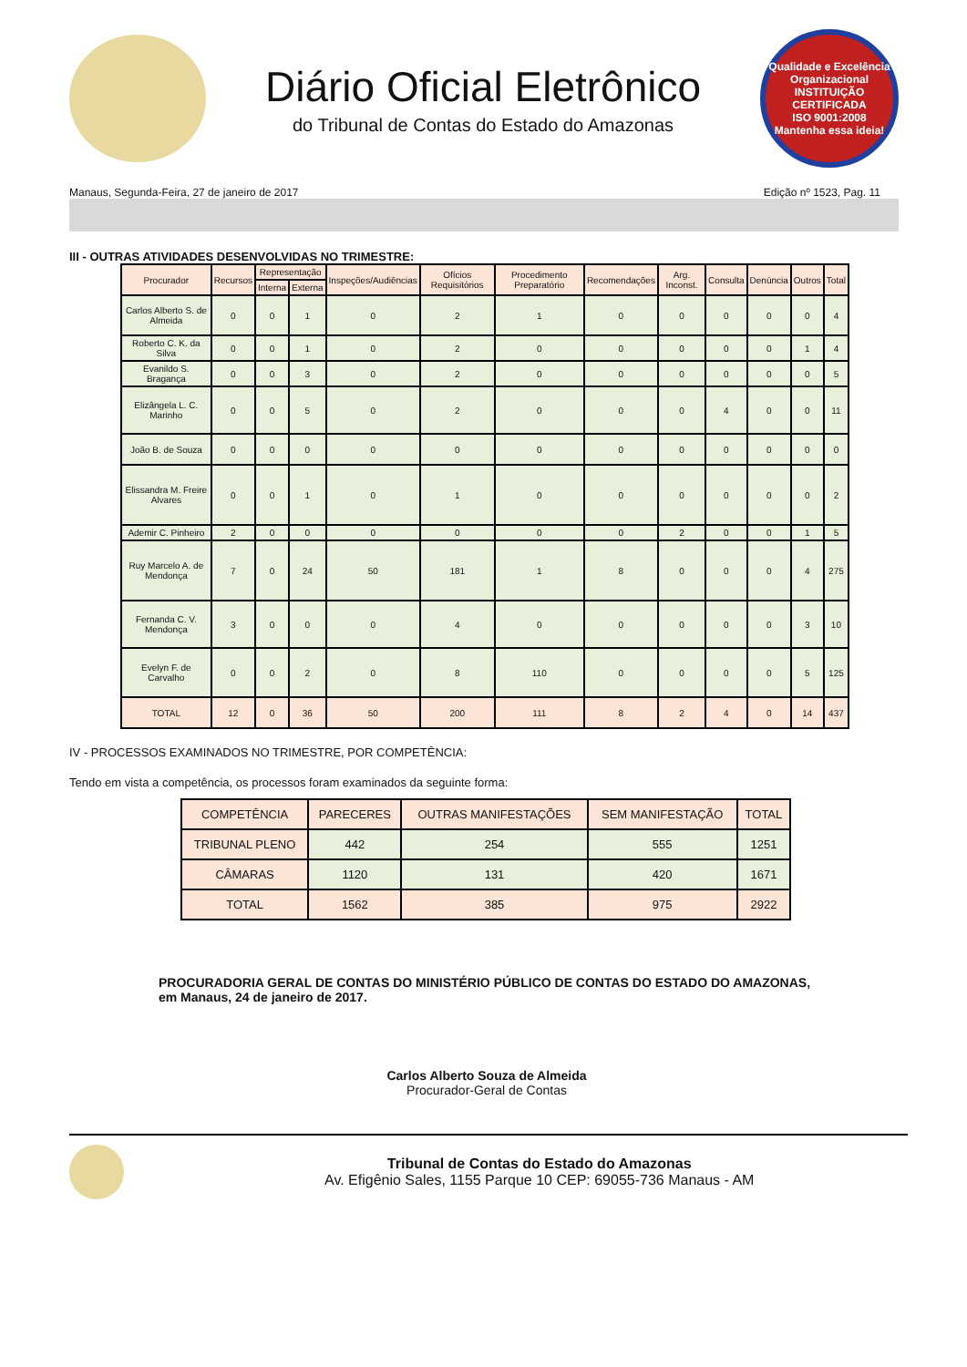Diário Oficial Eletrônico
do Tribunal de Contas do Estado do Amazonas
Qualidade e Excelência Organizacional
INSTITUIÇÃO CERTIFICADA
ISO 9001:2008
Mantenha essa ideia!
Manaus, Segunda-Feira, 27 de janeiro de 2017 Edição nº 1523, Pag. 11
III - OUTRAS ATIVIDADES DESENVOLVIDAS NO TRIMESTRE:
| Procurador | Recursos | Representação | | Inspeções/Audiências | Ofícios Requisitórios | Procedimento Preparatório | Recomendações | Arg. Inconst. | Consulta | Denúncia | Outros | Total |
| --- | --- | --- | --- | --- | --- | --- | --- | --- | --- | --- | --- | --- |
| | | Interna | Externa | | | | | | | | | |
| Carlos Alberto S. de Almeida | 0 | 0 | 1 | 0 | 2 | 1 | 0 | 0 | 0 | 0 | 0 | 4 |
| Roberto C. K. da Silva | 0 | 0 | 1 | 0 | 2 | 0 | 0 | 0 | 0 | 0 | 1 | 4 |
| Evanildo S. Bragança | 0 | 0 | 3 | 0 | 2 | 0 | 0 | 0 | 0 | 0 | 0 | 5 |
| Elizângela L. C. Marinho | 0 | 0 | 5 | 0 | 2 | 0 | 0 | 0 | 4 | 0 | 0 | 11 |
| João B. de Souza | 0 | 0 | 0 | 0 | 0 | 0 | 0 | 0 | 0 | 0 | 0 | 0 |
| Elissandra M. Freire Alvares | 0 | 0 | 1 | 0 | 1 | 0 | 0 | 0 | 0 | 0 | 0 | 2 |
| Ademir C. Pinheiro | 2 | 0 | 0 | 0 | 0 | 0 | 0 | 2 | 0 | 0 | 1 | 5 |
| Ruy Marcelo A. de Mendonça | 7 | 0 | 24 | 50 | 181 | 1 | 8 | 0 | 0 | 0 | 4 | 275 |
| Fernanda C. V. Mendonça | 3 | 0 | 0 | 0 | 4 | 0 | 0 | 0 | 0 | 0 | 3 | 10 |
| Evelyn F. de Carvalho | 0 | 0 | 2 | 0 | 8 | 110 | 0 | 0 | 0 | 0 | 5 | 125 |
| TOTAL | 12 | 0 | 36 | 50 | 200 | 111 | 8 | 2 | 4 | 0 | 14 | 437 |
IV - PROCESSOS EXAMINADOS NO TRIMESTRE, POR COMPETÊNCIA:
Tendo em vista a competência, os processos foram examinados da seguinte forma:
| COMPETÊNCIA | PARECERES | OUTRAS MANIFESTAÇÕES | SEM MANIFESTAÇÃO | TOTAL |
| --- | --- | --- | --- | --- |
| TRIBUNAL PLENO | 442 | 254 | 555 | 1251 |
| CÂMARAS | 1120 | 131 | 420 | 1671 |
| TOTAL | 1562 | 385 | 975 | 2922 |
PROCURADORIA GERAL DE CONTAS DO MINISTÉRIO PÚBLICO DE CONTAS DO ESTADO DO AMAZONAS, em Manaus, 24 de janeiro de 2017.
Carlos Alberto Souza de Almeida
Procurador-Geral de Contas
Tribunal de Contas do Estado do Amazonas
Av. Efigênio Sales, 1155 Parque 10 CEP: 69055-736 Manaus - AM